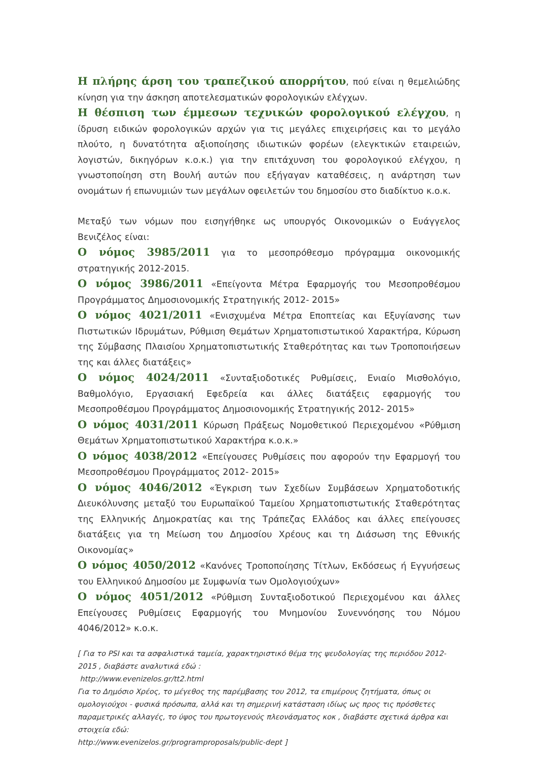Η πλήρης άρση του τραπεζικού απορρήτου, πού είναι η θεμελιώδης κίνηση για την άσκηση αποτελεσματικών φορολογικών ελέγχων.
Η θέσπιση των έμμεσων τεχνικών φορολογικού ελέγχου, η ίδρυση ειδικών φορολογικών αρχών για τις μεγάλες επιχειρήσεις και το μεγάλο πλούτο, η δυνατότητα αξιοποίησης ιδιωτικών φορέων (ελεγκτικών εταιρειών, λογιστών, δικηγόρων κ.ο.κ.) για την επιτάχυνση του φορολογικού ελέγχου, η γνωστοποίηση στη Βουλή αυτών που εξήγαγαν καταθέσεις, η ανάρτηση των ονομάτων ή επωνυμιών των μεγάλων οφειλετών του δημοσίου στο διαδίκτυο κ.ο.κ.
Μεταξύ των νόμων που εισηγήθηκε ως υπουργός Οικονομικών ο Ευάγγελος Βενιζέλος είναι:
Ο νόμος 3985/2011 για το μεσοπρόθεσμο πρόγραμμα οικονομικής στρατηγικής 2012-2015.
Ο νόμος 3986/2011 «Επείγοντα Μέτρα Εφαρμογής του Μεσοπροθέσμου Προγράμματος Δημοσιονομικής Στρατηγικής 2012- 2015»
Ο νόμος 4021/2011 «Ενισχυμένα Μέτρα Εποπτείας και Εξυγίανσης των Πιστωτικών Ιδρυμάτων, Ρύθμιση Θεμάτων Χρηματοπιστωτικού Χαρακτήρα, Κύρωση της Σύμβασης Πλαισίου Χρηματοπιστωτικής Σταθερότητας και των Τροποποιήσεων της και άλλες διατάξεις»
Ο νόμος 4024/2011 «Συνταξιοδοτικές Ρυθμίσεις, Ενιαίο Μισθολόγιο, Βαθμολόγιο, Εργασιακή Εφεδρεία και άλλες διατάξεις εφαρμογής του Μεσοπροθέσμου Προγράμματος Δημοσιονομικής Στρατηγικής 2012- 2015»
Ο νόμος 4031/2011 Κύρωση Πράξεως Νομοθετικού Περιεχομένου «Ρύθμιση Θεμάτων Χρηματοπιστωτικού Χαρακτήρα κ.ο.κ.»
Ο νόμος 4038/2012 «Επείγουσες Ρυθμίσεις που αφορούν την Εφαρμογή του Μεσοπροθέσμου Προγράμματος 2012- 2015»
Ο νόμος 4046/2012 «Έγκριση των Σχεδίων Συμβάσεων Χρηματοδοτικής Διευκόλυνσης μεταξύ του Ευρωπαϊκού Ταμείου Χρηματοπιστωτικής Σταθερότητας της Ελληνικής Δημοκρατίας και της Τράπεζας Ελλάδος και άλλες επείγουσες διατάξεις για τη Μείωση του Δημοσίου Χρέους και τη Διάσωση της Εθνικής Οικονομίας»
Ο νόμος 4050/2012 «Κανόνες Τροποποίησης Τίτλων, Εκδόσεως ή Εγγυήσεως του Ελληνικού Δημοσίου με Συμφωνία των Ομολογιούχων»
Ο νόμος 4051/2012 «Ρύθμιση Συνταξιοδοτικού Περιεχομένου και άλλες Επείγουσες Ρυθμίσεις Εφαρμογής του Μνημονίου Συνεννόησης του Νόμου 4046/2012» κ.ο.κ.
[ Για το PSI και τα ασφαλιστικά ταμεία, χαρακτηριστικό θέμα της ψευδολογίας της περιόδου 2012-2015 , διαβάστε αναλυτικά εδώ :
http://www.evenizelos.gr/tt2.html
Για το Δημόσιο Χρέος, το μέγεθος της παρέμβασης του 2012, τα επιμέρους ζητήματα, όπως οι ομολογιούχοι - φυσικά πρόσωπα, αλλά και τη σημερινή κατάσταση ιδίως ως προς τις πρόσθετες παραμετρικές αλλαγές, το ύψος του πρωτογενούς πλεονάσματος κοκ , διαβάστε σχετικά άρθρα και στοιχεία εδώ:
http://www.evenizelos.gr/programproposals/public-dept ]